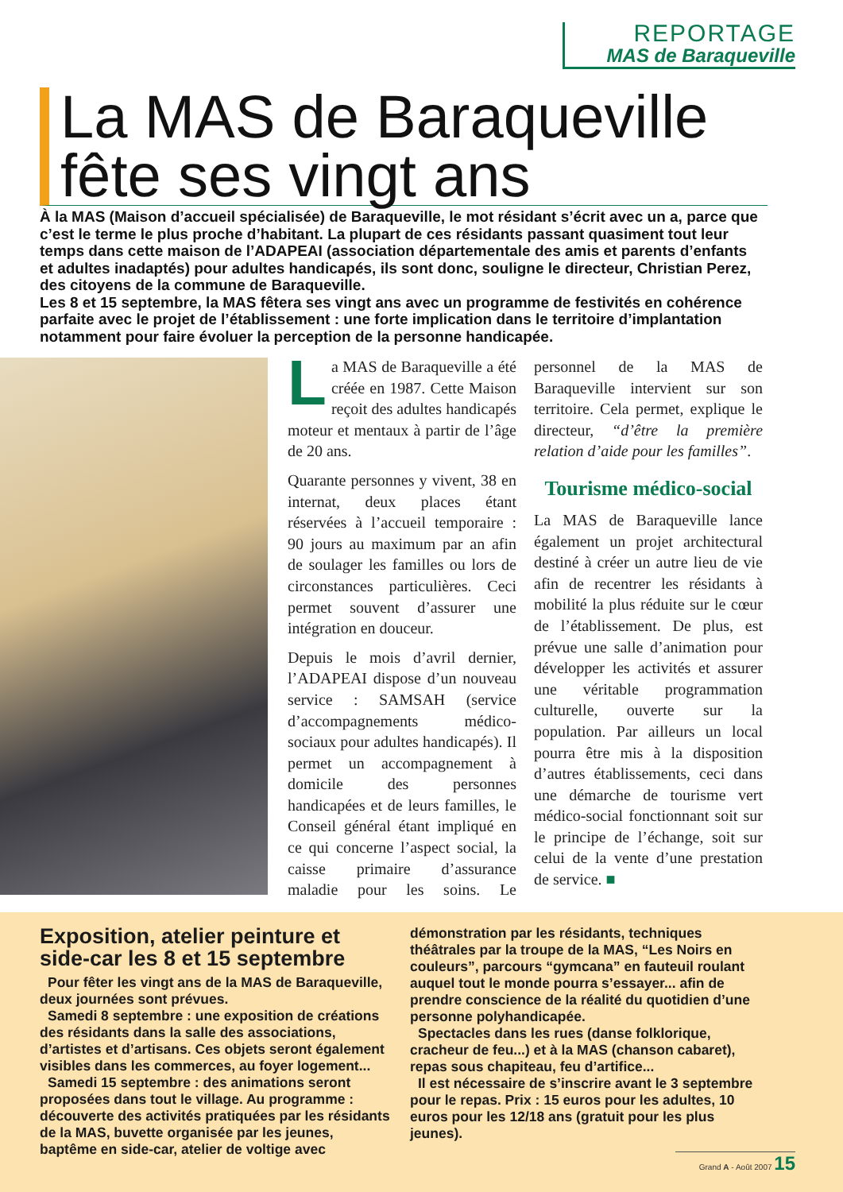REPORTAGE
MAS de Baraqueville
La MAS de Baraqueville fête ses vingt ans
À la MAS (Maison d’accueil spécialisée) de Baraqueville, le mot résidant s’écrit avec un a, parce que c’est le terme le plus proche d’habitant. La plupart de ces résidants passant quasiment tout leur temps dans cette maison de l’ADAPEAI (association départementale des amis et parents d’enfants et adultes inadaptés) pour adultes handicapés, ils sont donc, souligne le directeur, Christian Perez, des citoyens de la commune de Baraqueville.
Les 8 et 15 septembre, la MAS fêtera ses vingt ans avec un programme de festivités en cohérence parfaite avec le projet de l’établissement : une forte implication dans le territoire d’implantation notamment pour faire évoluer la perception de la personne handicapée.
La MAS de Baraqueville a été créée en 1987. Cette Maison reçoit des adultes handicapés moteur et mentaux à partir de l’âge de 20 ans.
Quarante personnes y vivent, 38 en internat, deux places étant réservées à l’accueil temporaire : 90 jours au maximum par an afin de soulager les familles ou lors de circonstances particulières. Ceci permet souvent d’assurer une intégration en douceur.
Depuis le mois d’avril dernier, l’ADAPEAI dispose d’un nouveau service : SAMSAH (service d’accompagnements médico-sociaux pour adultes handicapés). Il permet un accompagnement à domicile des personnes handicapées et de leurs familles, le Conseil général étant impliqué en ce qui concerne l’aspect social, la caisse primaire d’assurance maladie pour les soins. Le personnel de la MAS de Baraqueville intervient sur son territoire. Cela permet, explique le directeur, “d’être la première relation d’aide pour les familles”.
Tourisme médico-social
La MAS de Baraqueville lance également un projet architectural destiné à créer un autre lieu de vie afin de recentrer les résidants à mobilité la plus réduite sur le cœur de l’établissement. De plus, est prévue une salle d’animation pour développer les activités et assurer une véritable programmation culturelle, ouverte sur la population. Par ailleurs un local pourra être mis à la disposition d’autres établissements, ceci dans une démarche de tourisme vert médico-social fonctionnant soit sur le principe de l’échange, soit sur celui de la vente d’une prestation de service. ■
Exposition, atelier peinture et side-car les 8 et 15 septembre
Pour fêter les vingt ans de la MAS de Baraqueville, deux journées sont prévues.
Samedi 8 septembre : une exposition de créations des résidants dans la salle des associations, d’artistes et d’artisans. Ces objets seront également visibles dans les commerces, au foyer logement...
Samedi 15 septembre : des animations seront proposées dans tout le village. Au programme : découverte des activités pratiquées par les résidants de la MAS, buvette organisée par les jeunes, baptême en side-car, atelier de voltige avec démonstration par les résidants, techniques théâtrales par la troupe de la MAS, “Les Noirs en couleurs”, parcours “gymcana” en fauteuil roulant auquel tout le monde pourra s’essayer... afin de prendre conscience de la réalité du quotidien d’une personne polyhandicapée.
Spectacles dans les rues (danse folklorique, cracheur de feu...) et à la MAS (chanson cabaret), repas sous chapiteau, feu d’artifice...
Il est nécessaire de s’inscrire avant le 3 septembre pour le repas. Prix : 15 euros pour les adultes, 10 euros pour les 12/18 ans (gratuit pour les plus jeunes).
Grand A - Août 2007 15